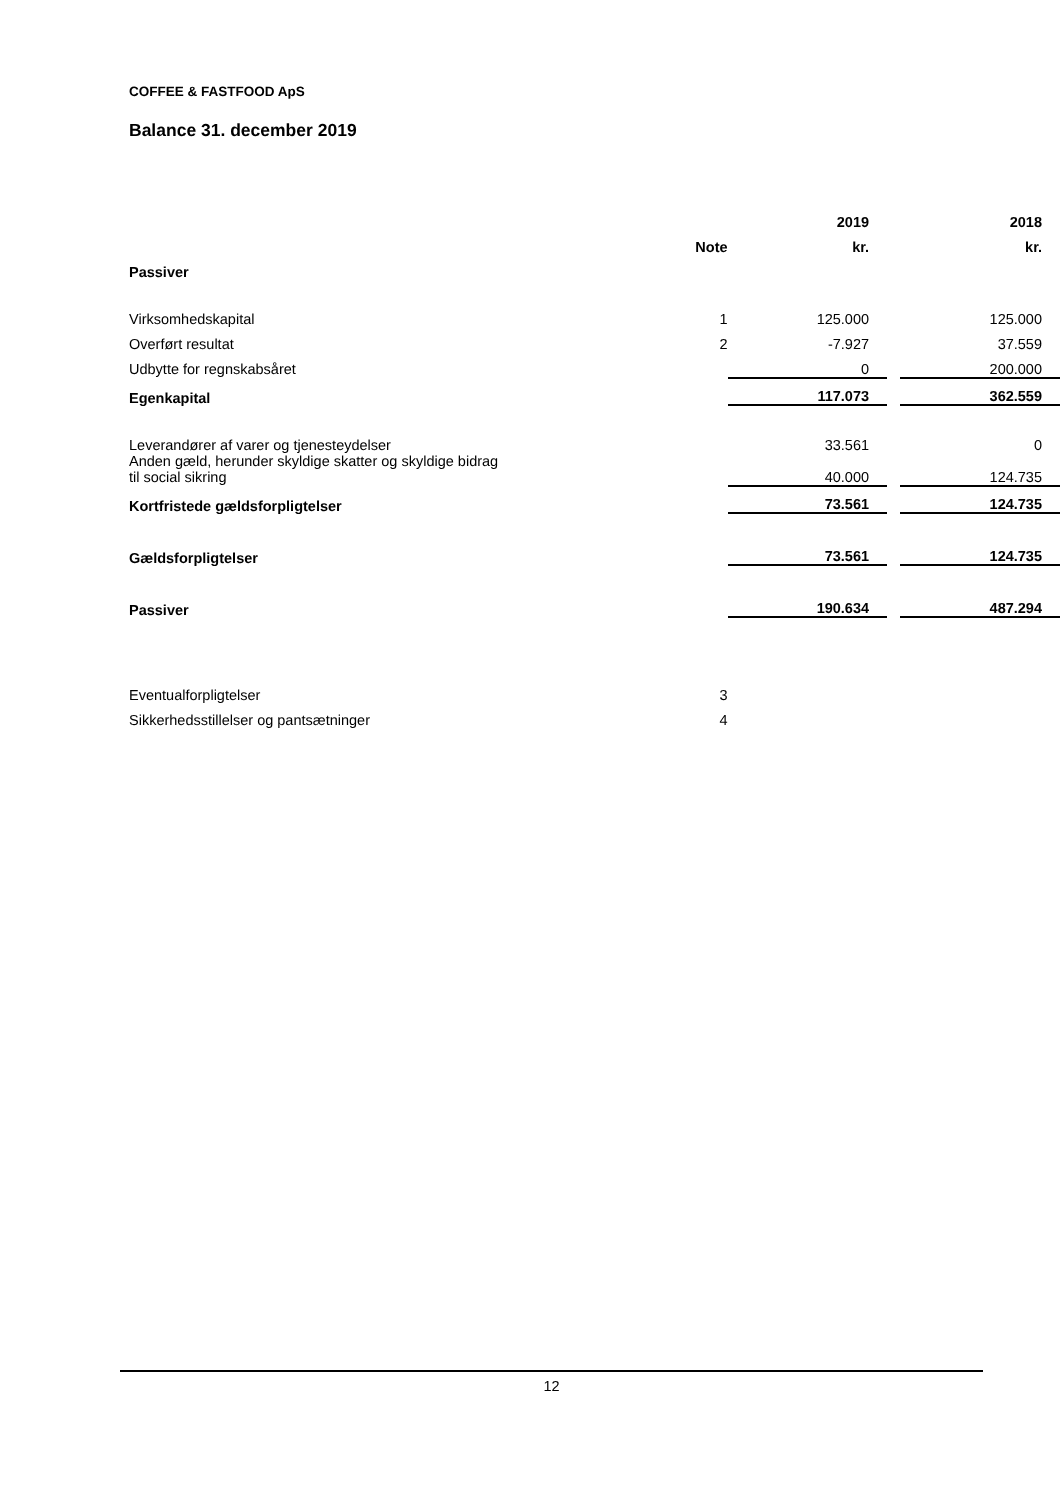COFFEE & FASTFOOD ApS
Balance 31. december 2019
| | | 2019 | | 2018 |
| --- | --- | --- | --- | --- |
| | Note | kr. | | kr. |
| Passiver | | | | |
| Virksomhedskapital | 1 | 125.000 | | 125.000 |
| Overført resultat | 2 | -7.927 | | 37.559 |
| Udbytte for regnskabsåret | | 0 | | 200.000 |
| Egenkapital | | 117.073 | | 362.559 |
| Leverandører af varer og tjenesteydelser | | 33.561 | | 0 |
| Anden gæld, herunder skyldige skatter og skyldige bidrag til social sikring | | 40.000 | | 124.735 |
| Kortfristede gældsforpligtelser | | 73.561 | | 124.735 |
| Gældsforpligtelser | | 73.561 | | 124.735 |
| Passiver | | 190.634 | | 487.294 |
| Eventualforpligtelser | 3 | | | |
| Sikkerhedsstillelser og pantsætninger | 4 | | | |
12